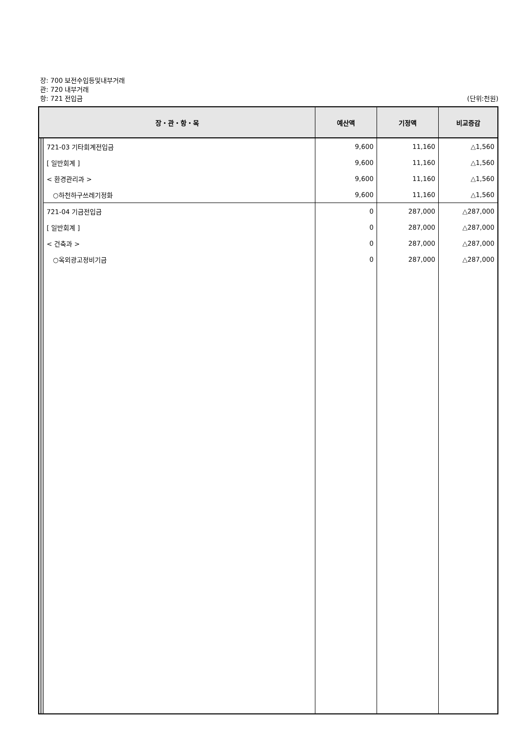장: 700 보전수입등및내부거래
관: 720 내부거래
항: 721 전입금 (단위:천원)
| 장・관・항・목 | | | | 예산액 | 기정액 | 비교증감 |
| --- | --- | --- | --- | --- | --- | --- |
| | | | 721-03 기타회계전입금 | 9,600 | 11,160 | △1,560 |
| | | | [ 일반회계 ] | 9,600 | 11,160 | △1,560 |
| | | | < 환경관리과 > | 9,600 | 11,160 | △1,560 |
| | | | ○하천하구쓰레기정화 | 9,600 | 11,160 | △1,560 |
| | | | 721-04 기금전입금 | 0 | 287,000 | △287,000 |
| | | | [ 일반회계 ] | 0 | 287,000 | △287,000 |
| | | | < 건축과 > | 0 | 287,000 | △287,000 |
| | | | ○옥외광고정비기금 | 0 | 287,000 | △287,000 |